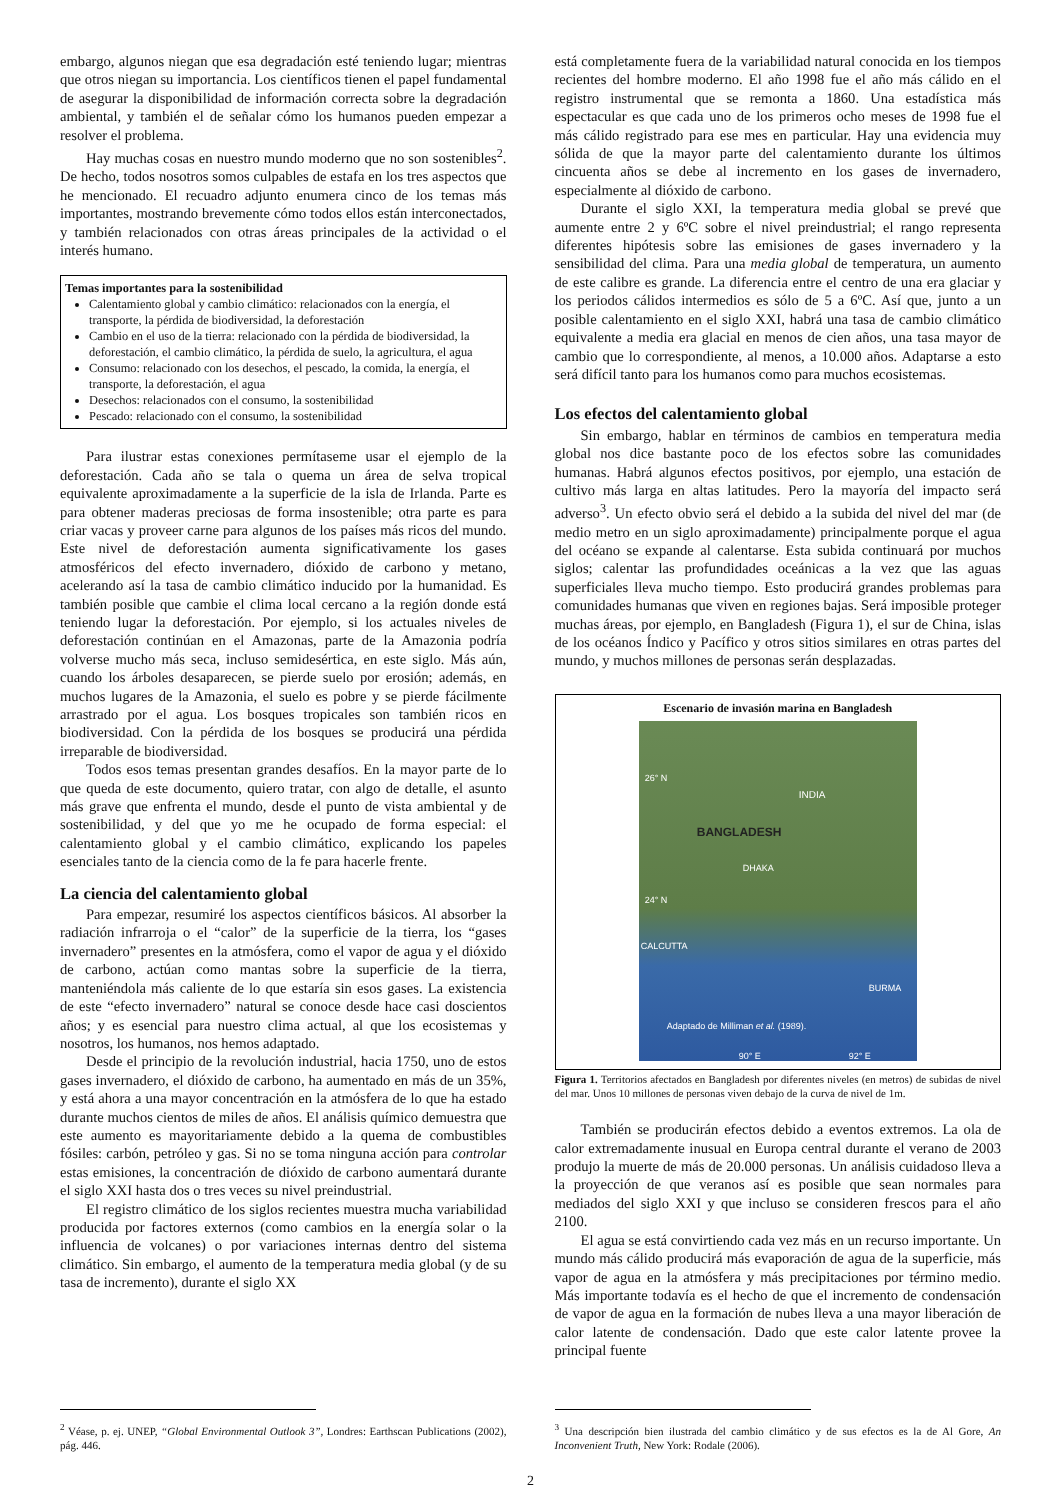embargo, algunos niegan que esa degradación esté teniendo lugar; mientras que otros niegan su importancia. Los científicos tienen el papel fundamental de asegurar la disponibilidad de información correcta sobre la degradación ambiental, y también el de señalar cómo los humanos pueden empezar a resolver el problema.
Hay muchas cosas en nuestro mundo moderno que no son sostenibles<sup>2</sup>. De hecho, todos nosotros somos culpables de estafa en los tres aspectos que he mencionado. El recuadro adjunto enumera cinco de los temas más importantes, mostrando brevemente cómo todos ellos están interconectados, y también relacionados con otras áreas principales de la actividad o el interés humano.
Temas importantes para la sostenibilidad
Calentamiento global y cambio climático: relacionados con la energía, el transporte, la pérdida de biodiversidad, la deforestación
Cambio en el uso de la tierra: relacionado con la pérdida de biodiversidad, la deforestación, el cambio climático, la pérdida de suelo, la agricultura, el agua
Consumo: relacionado con los desechos, el pescado, la comida, la energía, el transporte, la deforestación, el agua
Desechos: relacionados con el consumo, la sostenibilidad
Pescado: relacionado con el consumo, la sostenibilidad
Para ilustrar estas conexiones permítaseme usar el ejemplo de la deforestación. Cada año se tala o quema un área de selva tropical equivalente aproximadamente a la superficie de la isla de Irlanda. Parte es para obtener maderas preciosas de forma insostenible; otra parte es para criar vacas y proveer carne para algunos de los países más ricos del mundo. Este nivel de deforestación aumenta significativamente los gases atmosféricos del efecto invernadero, dióxido de carbono y metano, acelerando así la tasa de cambio climático inducido por la humanidad. Es también posible que cambie el clima local cercano a la región donde está teniendo lugar la deforestación. Por ejemplo, si los actuales niveles de deforestación continúan en el Amazonas, parte de la Amazonia podría volverse mucho más seca, incluso semidesértica, en este siglo. Más aún, cuando los árboles desaparecen, se pierde suelo por erosión; además, en muchos lugares de la Amazonia, el suelo es pobre y se pierde fácilmente arrastrado por el agua. Los bosques tropicales son también ricos en biodiversidad. Con la pérdida de los bosques se producirá una pérdida irreparable de biodiversidad.
Todos esos temas presentan grandes desafíos. En la mayor parte de lo que queda de este documento, quiero tratar, con algo de detalle, el asunto más grave que enfrenta el mundo, desde el punto de vista ambiental y de sostenibilidad, y del que yo me he ocupado de forma especial: el calentamiento global y el cambio climático, explicando los papeles esenciales tanto de la ciencia como de la fe para hacerle frente.
La ciencia del calentamiento global
Para empezar, resumiré los aspectos científicos básicos. Al absorber la radiación infrarroja o el “calor” de la superficie de la tierra, los “gases invernadero” presentes en la atmósfera, como el vapor de agua y el dióxido de carbono, actúan como mantas sobre la superficie de la tierra, manteniéndola más caliente de lo que estaría sin esos gases. La existencia de este “efecto invernadero” natural se conoce desde hace casi doscientos años; y es esencial para nuestro clima actual, al que los ecosistemas y nosotros, los humanos, nos hemos adaptado.
Desde el principio de la revolución industrial, hacia 1750, uno de estos gases invernadero, el dióxido de carbono, ha aumentado en más de un 35%, y está ahora a una mayor concentración en la atmósfera de lo que ha estado durante muchos cientos de miles de años. El análisis químico demuestra que este aumento es mayoritariamente debido a la quema de combustibles fósiles: carbón, petróleo y gas. Si no se toma ninguna acción para controlar estas emisiones, la concentración de dióxido de carbono aumentará durante el siglo XXI hasta dos o tres veces su nivel preindustrial.
El registro climático de los siglos recientes muestra mucha variabilidad producida por factores externos (como cambios en la energía solar o la influencia de volcanes) o por variaciones internas dentro del sistema climático. Sin embargo, el aumento de la temperatura media global (y de su tasa de incremento), durante el siglo XX
<sup>2</sup> Véase, p. ej. UNEP, “Global Environmental Outlook 3”, Londres: Earthscan Publications (2002), pág. 446.
está completamente fuera de la variabilidad natural conocida en los tiempos recientes del hombre moderno. El año 1998 fue el año más cálido en el registro instrumental que se remonta a 1860. Una estadística más espectacular es que cada uno de los primeros ocho meses de 1998 fue el más cálido registrado para ese mes en particular. Hay una evidencia muy sólida de que la mayor parte del calentamiento durante los últimos cincuenta años se debe al incremento en los gases de invernadero, especialmente al dióxido de carbono.
Durante el siglo XXI, la temperatura media global se prevé que aumente entre 2 y 6ºC sobre el nivel preindustrial; el rango representa diferentes hipótesis sobre las emisiones de gases invernadero y la sensibilidad del clima. Para una media global de temperatura, un aumento de este calibre es grande. La diferencia entre el centro de una era glaciar y los periodos cálidos intermedios es sólo de 5 a 6ºC. Así que, junto a un posible calentamiento en el siglo XXI, habrá una tasa de cambio climático equivalente a media era glacial en menos de cien años, una tasa mayor de cambio que lo correspondiente, al menos, a 10.000 años. Adaptarse a esto será difícil tanto para los humanos como para muchos ecosistemas.
Los efectos del calentamiento global
Sin embargo, hablar en términos de cambios en temperatura media global nos dice bastante poco de los efectos sobre las comunidades humanas. Habrá algunos efectos positivos, por ejemplo, una estación de cultivo más larga en altas latitudes. Pero la mayoría del impacto será adverso<sup>3</sup>. Un efecto obvio será el debido a la subida del nivel del mar (de medio metro en un siglo aproximadamente) principalmente porque el agua del océano se expande al calentarse. Esta subida continuará por muchos siglos; calentar las profundidades oceánicas a la vez que las aguas superficiales lleva mucho tiempo. Esto producirá grandes problemas para comunidades humanas que viven en regiones bajas. Será imposible proteger muchas áreas, por ejemplo, en Bangladesh (Figura 1), el sur de China, islas de los océanos Índico y Pacífico y otros sitios similares en otras partes del mundo, y muchos millones de personas serán desplazadas.
Escenario de invasión marina en Bangladesh
26° N
INDIA
BANGLADESH
DHAKA
24° N
CALCUTTA
BURMA
Adaptado de Milliman et al. (1989).
90° E 92° E
Figura 1. Territorios afectados en Bangladesh por diferentes niveles (en metros) de subidas de nivel del mar. Unos 10 millones de personas viven debajo de la curva de nivel de 1m.
También se producirán efectos debido a eventos extremos. La ola de calor extremadamente inusual en Europa central durante el verano de 2003 produjo la muerte de más de 20.000 personas. Un análisis cuidadoso lleva a la proyección de que veranos así es posible que sean normales para mediados del siglo XXI y que incluso se consideren frescos para el año 2100.
El agua se está convirtiendo cada vez más en un recurso importante. Un mundo más cálido producirá más evaporación de agua de la superficie, más vapor de agua en la atmósfera y más precipitaciones por término medio. Más importante todavía es el hecho de que el incremento de condensación de vapor de agua en la formación de nubes lleva a una mayor liberación de calor latente de condensación. Dado que este calor latente provee la principal fuente
<sup>3</sup> Una descripción bien ilustrada del cambio climático y de sus efectos es la de Al Gore, An Inconvenient Truth, New York: Rodale (2006).
2